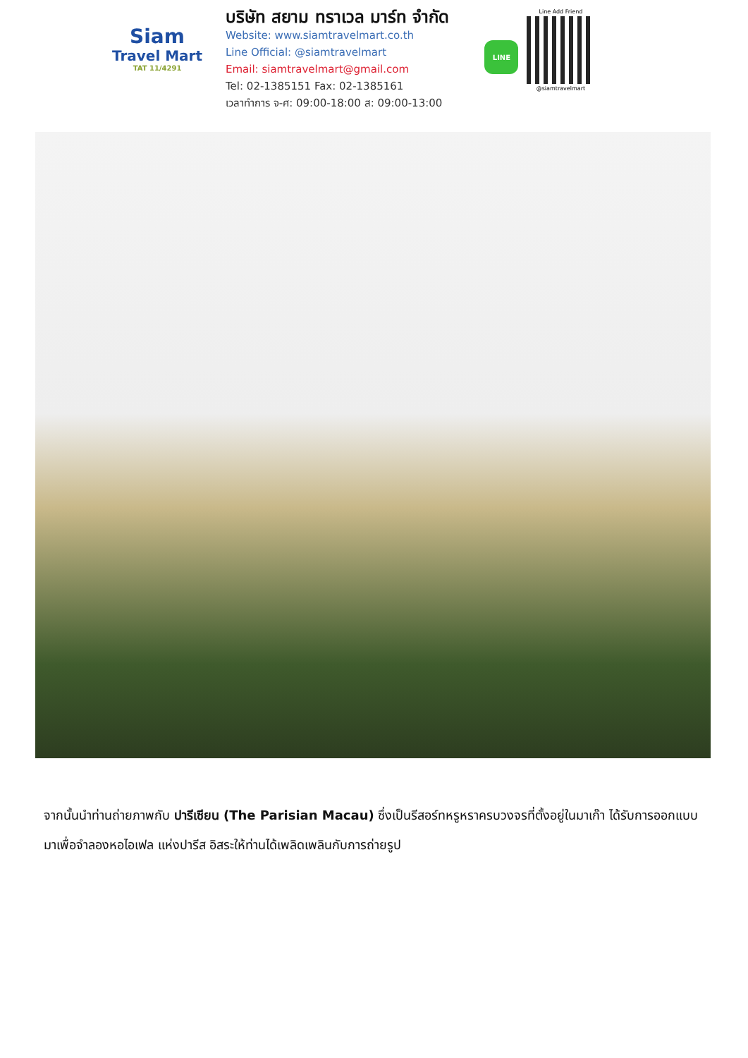Siam
Travel Mart
TAT 11/4291
บริษัท สยาม ทราเวล มาร์ท จำกัด
Website: www.siamtravelmart.co.th
Line Official: @siamtravelmart
Email: siamtravelmart@gmail.com
Tel: 02-1385151 Fax: 02-1385161
เวลาทำการ จ-ศ: 09:00-18:00 ส: 09:00-13:00
LINE
Line Add Friend
@siamtravelmart
จากนั้นนำท่านถ่ายภาพกับ ปารีเซียน (The Parisian Macau) ซึ่งเป็นรีสอร์ทหรูหราครบวงจรที่ตั้งอยู่ในมาเก๊า ได้รับการออกแบบมาเพื่อจำลองหอไอเฟล แห่งปารีส อิสระให้ท่านได้เพลิดเพลินกับการถ่ายรูป